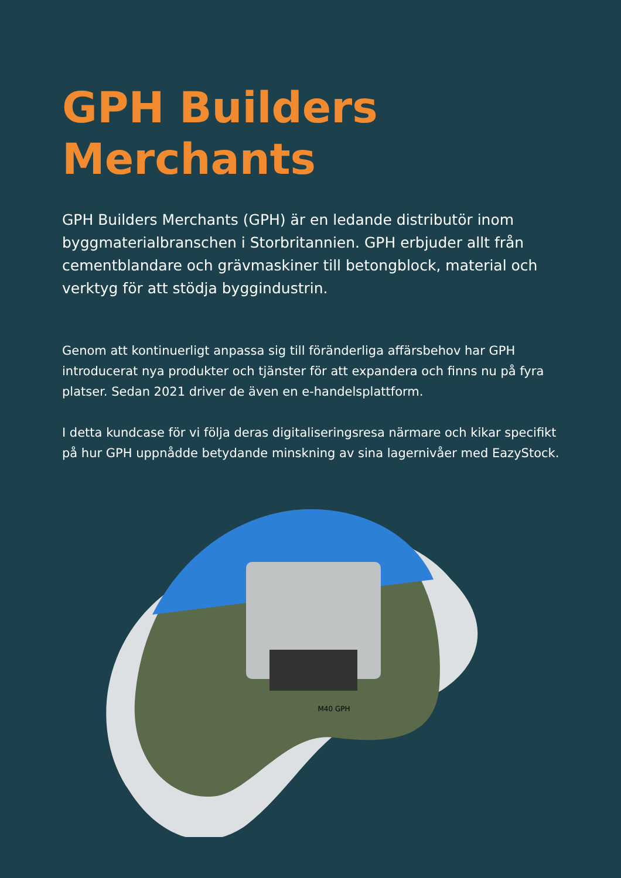GPH Builders
Merchants
GPH Builders Merchants (GPH) är en ledande distributör inom byggmaterialbranschen i Storbritannien. GPH erbjuder allt från cementblandare och grävmaskiner till betongblock, material och verktyg för att stödja byggindustrin.
Genom att kontinuerligt anpassa sig till föränderliga affärsbehov har GPH introducerat nya produkter och tjänster för att expandera och finns nu på fyra platser. Sedan 2021 driver de även en e-handelsplattform.
I detta kundcase för vi följa deras digitaliseringsresa närmare och kikar specifikt på hur GPH uppnådde betydande minskning av sina lagernivåer med EazyStock.
M40 GPH